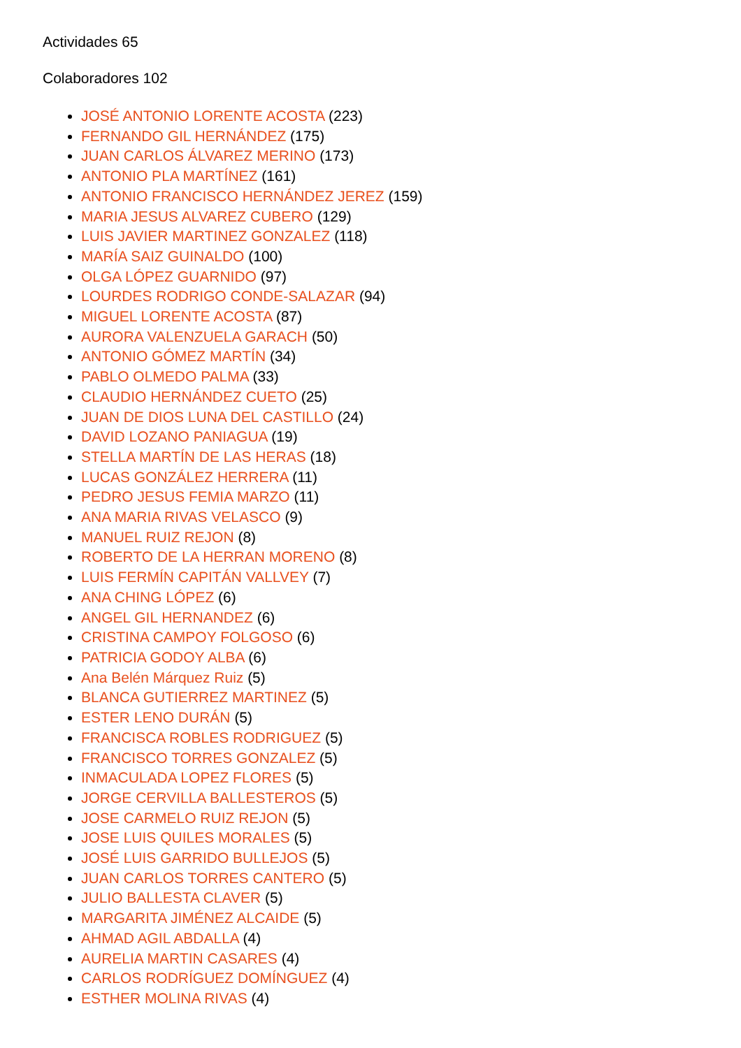Actividades 65
Colaboradores 102
JOSÉ ANTONIO LORENTE ACOSTA (223)
FERNANDO GIL HERNÁNDEZ (175)
JUAN CARLOS ÁLVAREZ MERINO (173)
ANTONIO PLA MARTÍNEZ (161)
ANTONIO FRANCISCO HERNÁNDEZ JEREZ (159)
MARIA JESUS ALVAREZ CUBERO (129)
LUIS JAVIER MARTINEZ GONZALEZ (118)
MARÍA SAIZ GUINALDO (100)
OLGA LÓPEZ GUARNIDO (97)
LOURDES RODRIGO CONDE-SALAZAR (94)
MIGUEL LORENTE ACOSTA (87)
AURORA VALENZUELA GARACH (50)
ANTONIO GÓMEZ MARTÍN (34)
PABLO OLMEDO PALMA (33)
CLAUDIO HERNÁNDEZ CUETO (25)
JUAN DE DIOS LUNA DEL CASTILLO (24)
DAVID LOZANO PANIAGUA (19)
STELLA MARTÍN DE LAS HERAS (18)
LUCAS GONZÁLEZ HERRERA (11)
PEDRO JESUS FEMIA MARZO (11)
ANA MARIA RIVAS VELASCO (9)
MANUEL RUIZ REJON (8)
ROBERTO DE LA HERRAN MORENO (8)
LUIS FERMÍN CAPITÁN VALLVEY (7)
ANA CHING LÓPEZ (6)
ANGEL GIL HERNANDEZ (6)
CRISTINA CAMPOY FOLGOSO (6)
PATRICIA GODOY ALBA (6)
Ana Belén Márquez Ruiz (5)
BLANCA GUTIERREZ MARTINEZ (5)
ESTER LENO DURÁN (5)
FRANCISCA ROBLES RODRIGUEZ (5)
FRANCISCO TORRES GONZALEZ (5)
INMACULADA LOPEZ FLORES (5)
JORGE CERVILLA BALLESTEROS (5)
JOSE CARMELO RUIZ REJON (5)
JOSE LUIS QUILES MORALES (5)
JOSÉ LUIS GARRIDO BULLEJOS (5)
JUAN CARLOS TORRES CANTERO (5)
JULIO BALLESTA CLAVER (5)
MARGARITA JIMÉNEZ ALCAIDE (5)
AHMAD AGIL ABDALLA (4)
AURELIA MARTIN CASARES (4)
CARLOS RODRÍGUEZ DOMÍNGUEZ (4)
ESTHER MOLINA RIVAS (4)